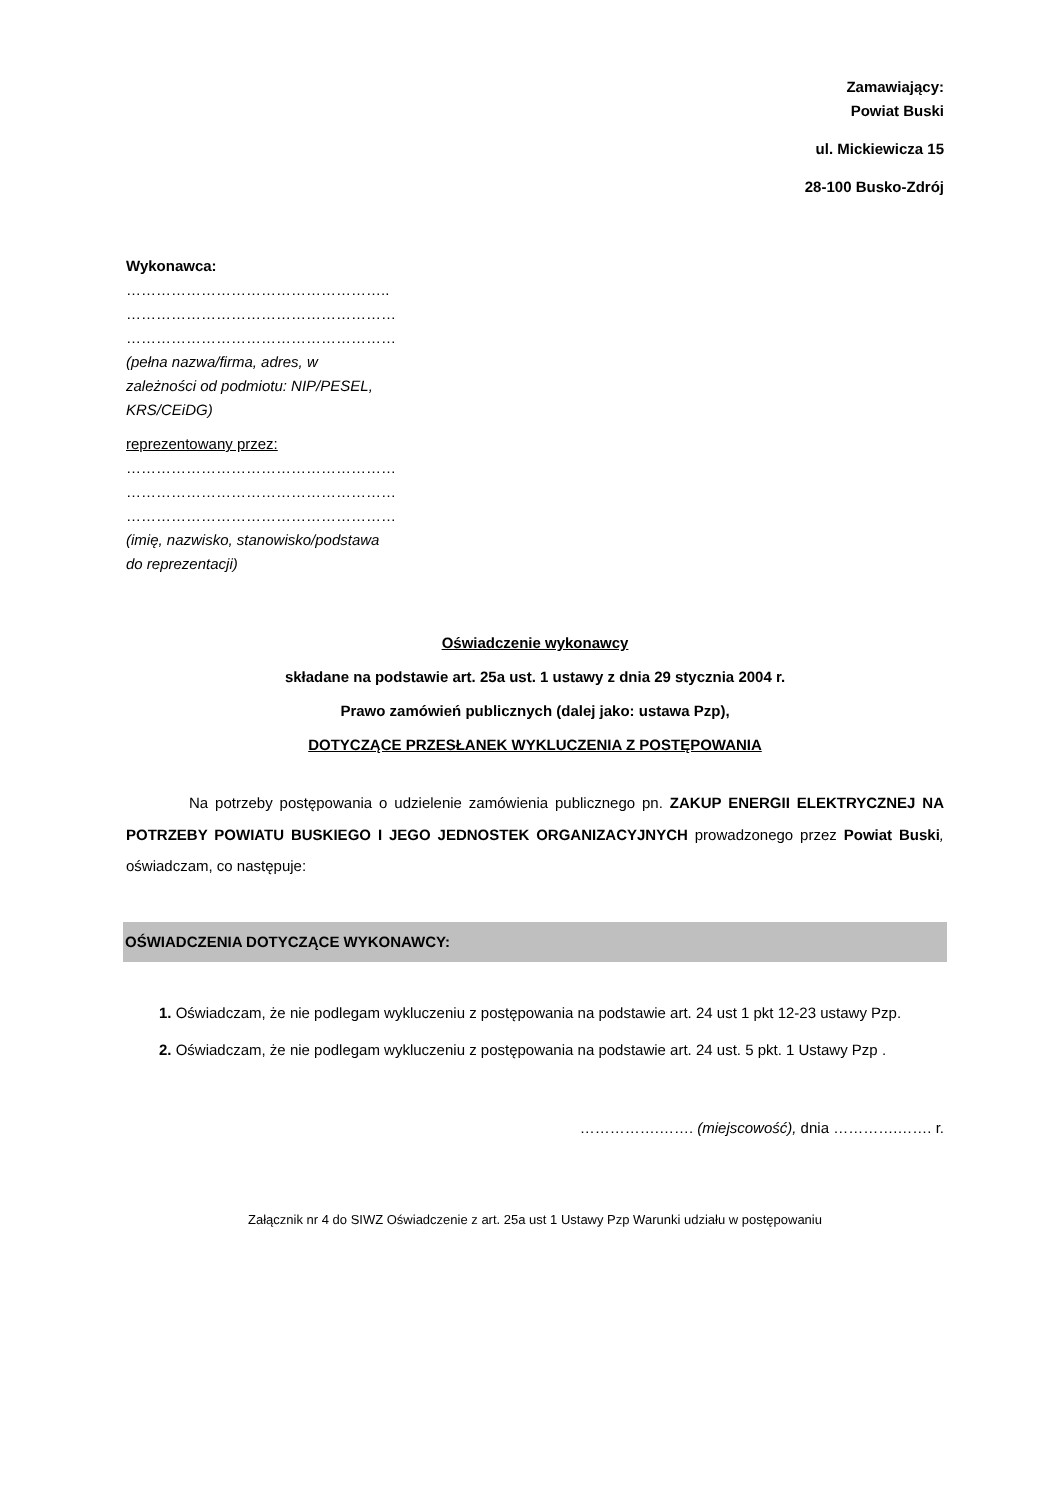Zamawiający:
Powiat Buski
ul. Mickiewicza 15
28-100 Busko-Zdrój
Wykonawca:
……………………………………………..
………………………………………………
………………………………………………
(pełna nazwa/firma, adres, w zależności od podmiotu: NIP/PESEL, KRS/CEiDG)
reprezentowany przez:
………………………………………………
………………………………………………
………………………………………………
(imię, nazwisko, stanowisko/podstawa do reprezentacji)
Oświadczenie wykonawcy
składane na podstawie art. 25a ust. 1 ustawy z dnia 29 stycznia 2004 r.
Prawo zamówień publicznych (dalej jako: ustawa Pzp),
DOTYCZĄCE PRZESŁANEK WYKLUCZENIA Z POSTĘPOWANIA
Na potrzeby postępowania o udzielenie zamówienia publicznego pn. ZAKUP ENERGII ELEKTRYCZNEJ NA POTRZEBY POWIATU BUSKIEGO I JEGO JEDNOSTEK ORGANIZACYJNYCH prowadzonego przez Powiat Buski, oświadczam, co następuje:
OŚWIADCZENIA DOTYCZĄCE WYKONAWCY:
1. Oświadczam, że nie podlegam wykluczeniu z postępowania na podstawie art. 24 ust 1 pkt 12-23 ustawy Pzp.
2. Oświadczam, że nie podlegam wykluczeniu z postępowania na podstawie art. 24 ust. 5 pkt. 1 Ustawy Pzp .
…………….……. (miejscowość), dnia ………….……. r.
Załącznik nr 4 do SIWZ Oświadczenie z art. 25a ust 1 Ustawy Pzp Warunki udziału w postępowaniu